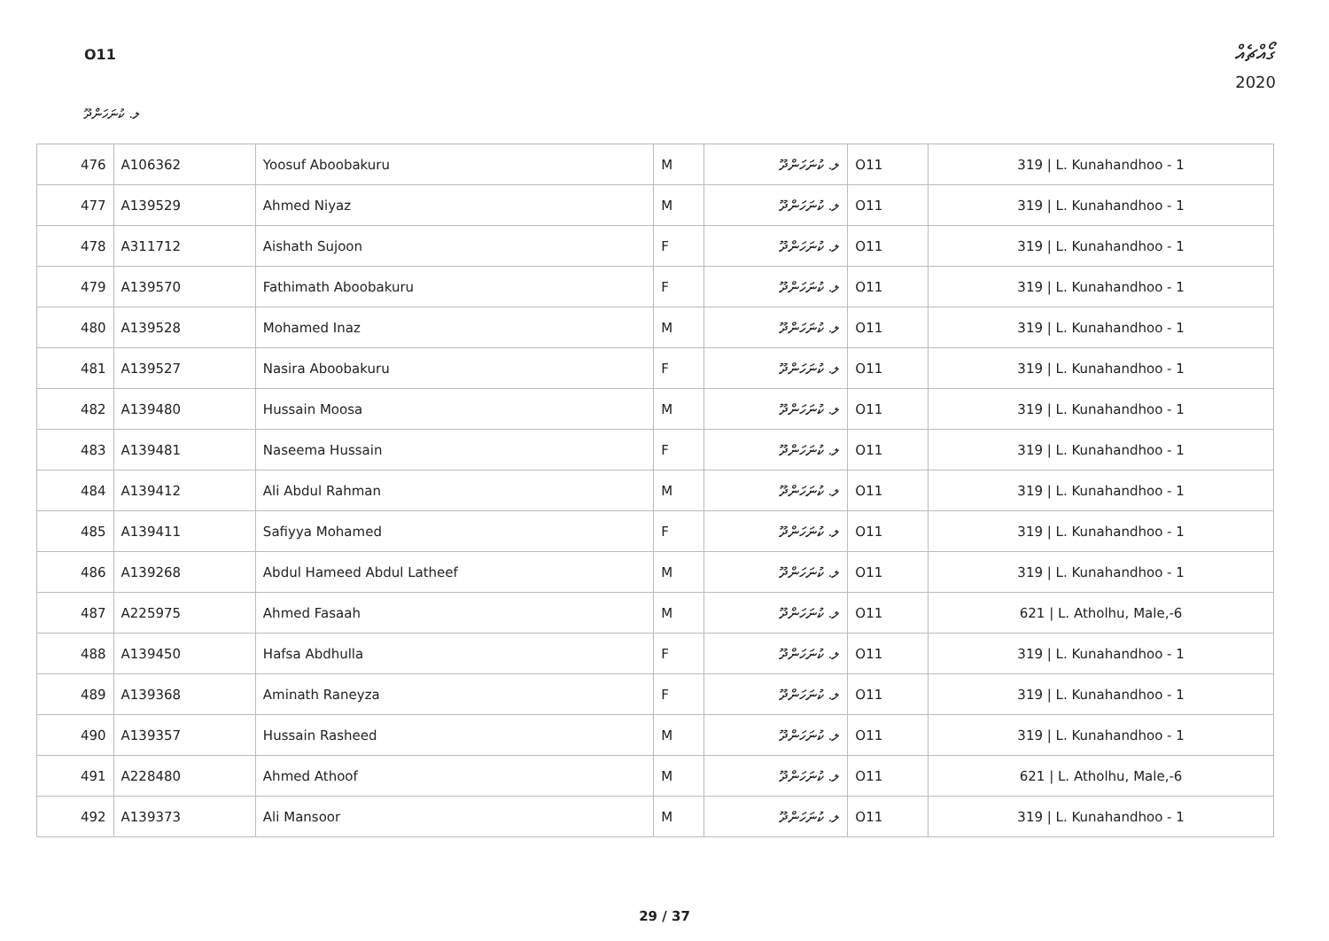O11 ގޯއްޗެއް
2020
ލ. ކުނަހަންދޫ
| 476 | A106362 | Yoosuf Aboobakuru | M | ލ. ކުނަހަންދޫ | O11 | 319 / L. Kunahandhoo - 1 |
| 477 | A139529 | Ahmed Niyaz | M | ލ. ކުނަހަންދޫ | O11 | 319 / L. Kunahandhoo - 1 |
| 478 | A311712 | Aishath Sujoon | F | ލ. ކުނަހަންދޫ | O11 | 319 / L. Kunahandhoo - 1 |
| 479 | A139570 | Fathimath Aboobakuru | F | ލ. ކުނަހަންދޫ | O11 | 319 / L. Kunahandhoo - 1 |
| 480 | A139528 | Mohamed Inaz | M | ލ. ކުނަހަންދޫ | O11 | 319 / L. Kunahandhoo - 1 |
| 481 | A139527 | Nasira Aboobakuru | F | ލ. ކުނަހަންދޫ | O11 | 319 / L. Kunahandhoo - 1 |
| 482 | A139480 | Hussain Moosa | M | ލ. ކުނަހަންދޫ | O11 | 319 / L. Kunahandhoo - 1 |
| 483 | A139481 | Naseema Hussain | F | ލ. ކުނަހަންދޫ | O11 | 319 / L. Kunahandhoo - 1 |
| 484 | A139412 | Ali Abdul Rahman | M | ލ. ކުނަހަންދޫ | O11 | 319 / L. Kunahandhoo - 1 |
| 485 | A139411 | Safiyya Mohamed | F | ލ. ކުނަހަންދޫ | O11 | 319 / L. Kunahandhoo - 1 |
| 486 | A139268 | Abdul Hameed Abdul Latheef | M | ލ. ކުނަހަންދޫ | O11 | 319 / L. Kunahandhoo - 1 |
| 487 | A225975 | Ahmed Fasaah | M | ލ. ކުނަހަންދޫ | O11 | 621 / L. Atholhu, Male,-6 |
| 488 | A139450 | Hafsa Abdhulla | F | ލ. ކުނަހަންދޫ | O11 | 319 / L. Kunahandhoo - 1 |
| 489 | A139368 | Aminath Raneyza | F | ލ. ކުނަހަންދޫ | O11 | 319 / L. Kunahandhoo - 1 |
| 490 | A139357 | Hussain Rasheed | M | ލ. ކުނަހަންދޫ | O11 | 319 / L. Kunahandhoo - 1 |
| 491 | A228480 | Ahmed Athoof | M | ލ. ކުނަހަންދޫ | O11 | 621 / L. Atholhu, Male,-6 |
| 492 | A139373 | Ali Mansoor | M | ލ. ކުނަހަންދޫ | O11 | 319 / L. Kunahandhoo - 1 |
29 / 37